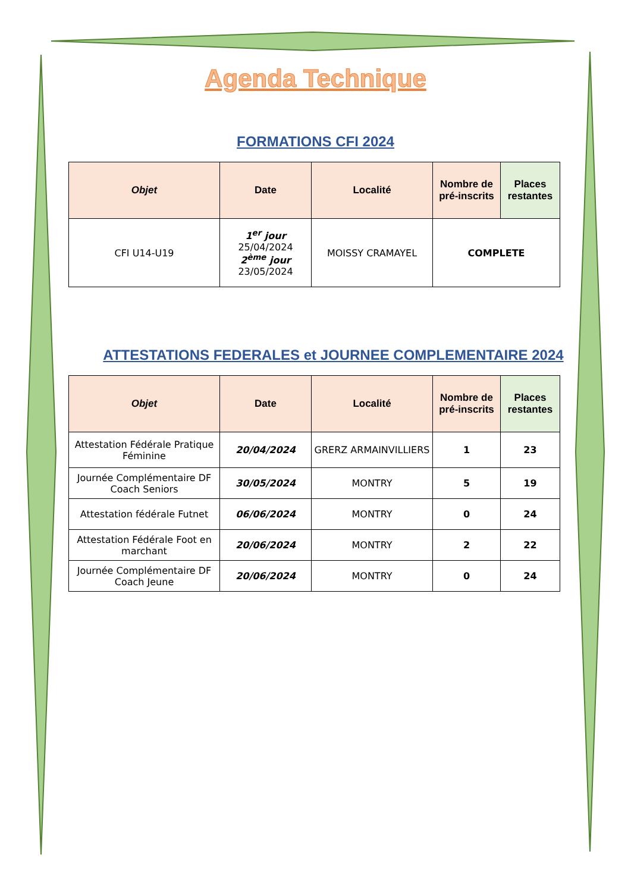Agenda Technique
FORMATIONS CFI 2024
| Objet | Date | Localité | Nombre de pré-inscrits | Places restantes |
| --- | --- | --- | --- | --- |
| CFI U14-U19 | 1<sup>er</sup> jour 25/04/2024 2<sup>ème</sup> jour 23/05/2024 | MOISSY CRAMAYEL | COMPLETE | |
ATTESTATIONS FEDERALES et JOURNEE COMPLEMENTAIRE 2024
| Objet | Date | Localité | Nombre de pré-inscrits | Places restantes |
| --- | --- | --- | --- | --- |
| Attestation Fédérale Pratique Féminine | 20/04/2024 | GRERZ ARMAINVILLIERS | 1 | 23 |
| Journée Complémentaire DF Coach Seniors | 30/05/2024 | MONTRY | 5 | 19 |
| Attestation fédérale Futnet | 06/06/2024 | MONTRY | 0 | 24 |
| Attestation Fédérale Foot en marchant | 20/06/2024 | MONTRY | 2 | 22 |
| Journée Complémentaire DF Coach Jeune | 20/06/2024 | MONTRY | 0 | 24 |